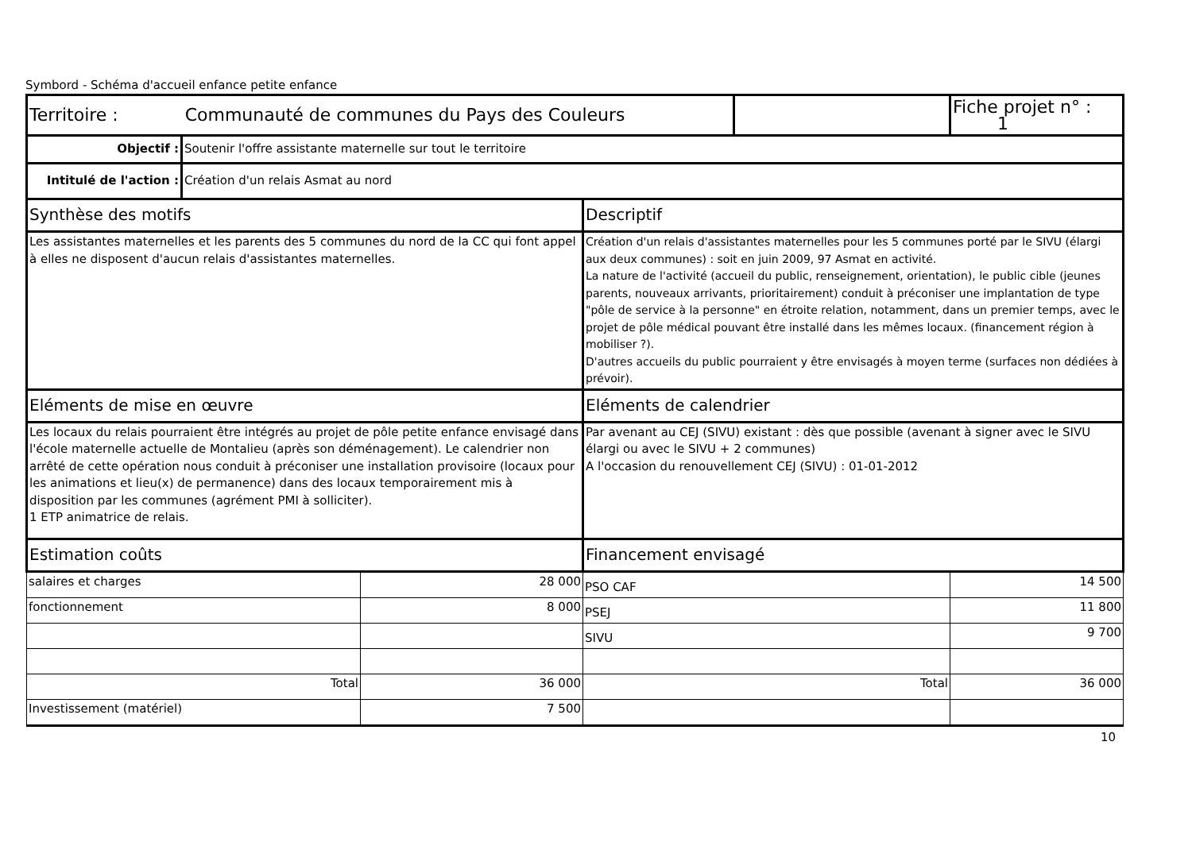Symbord - Schéma d'accueil enfance petite enfance
| Territoire : Communauté de communes du Pays des Couleurs | | | | | Fiche projet n° : 1 |
| Objectif : | Soutenir l'offre assistante maternelle sur tout le territoire | | | | |
| Intitulé de l'action : | Création d'un relais Asmat au nord | | | | |
| Synthèse des motifs | | | Descriptif | | |
| Les assistantes maternelles et les parents des 5 communes du nord de la CC qui font appel à elles ne disposent d'aucun relais d'assistantes maternelles. | | | Création d'un relais d'assistantes maternelles pour les 5 communes porté par le SIVU (élargi aux deux communes) : soit en juin 2009, 97 Asmat en activité. La nature de l'activité (accueil du public, renseignement, orientation), le public cible (jeunes parents, nouveaux arrivants, prioritairement) conduit à préconiser une implantation de type "pôle de service à la personne" en étroite relation, notamment, dans un premier temps, avec le projet de pôle médical pouvant être installé dans les mêmes locaux. (financement région à mobiliser ?). D'autres accueils du public pourraient y être envisagés à moyen terme (surfaces non dédiées à prévoir). | | |
| Eléments de mise en œuvre | | | Eléments de calendrier | | |
| Les locaux du relais pourraient être intégrés au projet de pôle petite enfance envisagé dans l'école maternelle actuelle de Montalieu (après son déménagement). Le calendrier non arrêté de cette opération nous conduit à préconiser une installation provisoire (locaux pour les animations et lieu(x) de permanence) dans des locaux temporairement mis à disposition par les communes (agrément PMI à solliciter). 1 ETP animatrice de relais. | | | Par avenant au CEJ (SIVU) existant : dès que possible (avenant à signer avec le SIVU élargi ou avec le SIVU + 2 communes) A l'occasion du renouvellement CEJ (SIVU) : 01-01-2012 | | |
| Estimation coûts | | | Financement envisagé | | |
| salaires et charges | | 28 000 | PSO CAF | | 14 500 |
| fonctionnement | | 8 000 | PSEJ | | 11 800 |
| | | | SIVU | | 9 700 |
| Total | | 36 000 | Total | | 36 000 |
| Investissement (matériel) | | 7 500 | | | |
10